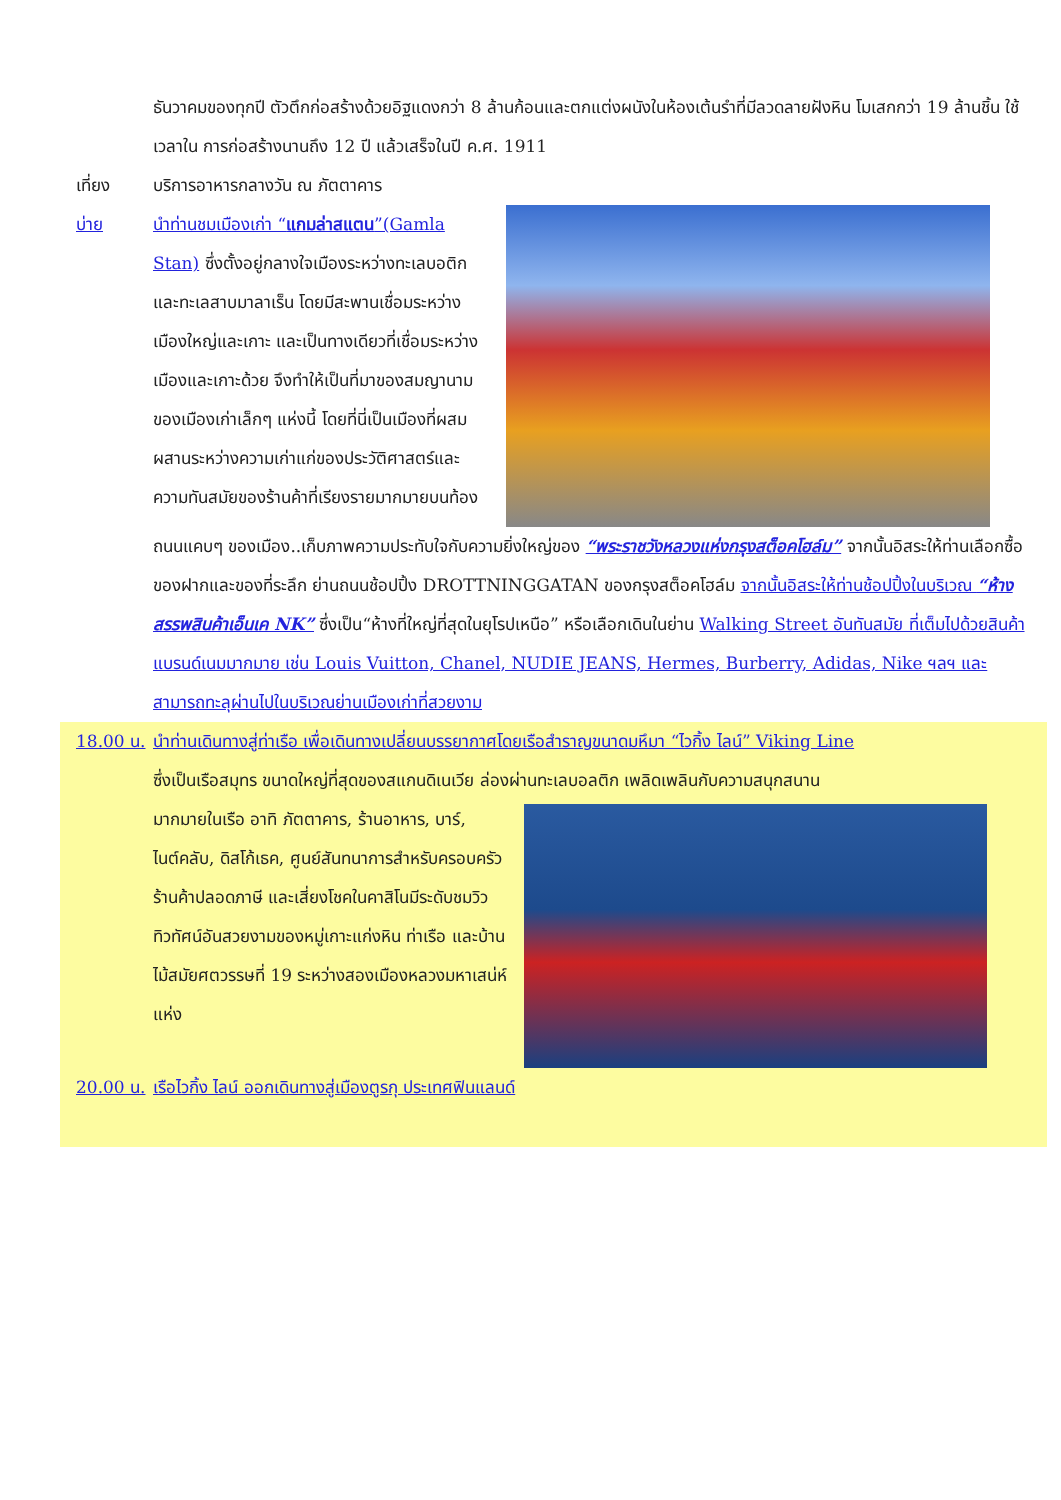ธันวาคมของทุกปี ตัวตึกก่อสร้างด้วยอิฐแดงกว่า 8 ล้านก้อนและตกแต่งผนังในห้องเต้นรำที่มีลวดลายฝังหิน โมเสกกว่า 19 ล้านชิ้น ใช้เวลาใน การก่อสร้างนานถึง 12 ปี แล้วเสร็จในปี ค.ศ. 1911
เที่ยง บริการอาหารกลางวัน ณ ภัตตาคาร
บ่าย นำท่านชมเมืองเก่า “แกมล่าสแตน”(Gamla Stan) ซึ่งตั้งอยู่กลางใจเมืองระหว่างทะเลบอติกและทะเลสาบมาลาเร็น โดยมีสะพานเชื่อมระหว่างเมืองใหญ่และเกาะ และเป็นทางเดียวที่เชื่อมระหว่างเมืองและเกาะด้วย จึงทำให้เป็นที่มาของสมญานามของเมืองเก่าเล็กๆ แห่งนี้ โดยที่นี่เป็นเมืองที่ผสมผสานระหว่างความเก่าแก่ของประวัติศาสตร์และความทันสมัยของร้านค้าที่เรียงรายมากมายบนท้อง
ถนนแคบๆ ของเมือง..เก็บภาพความประทับใจกับความยิ่งใหญ่ของ “พระราชวังหลวงแห่งกรุงสต็อคโฮล์ม” จากนั้นอิสระให้ท่านเลือกซื้อของฝากและของที่ระลึก ย่านถนนช้อปปิ้ง DROTTNINGGATAN ของกรุงสต็อคโฮล์ม จากนั้นอิสระให้ท่านช้อปปิ้งในบริเวณ “ห้างสรรพสินค้าเอ็นเค NK” ซึ่งเป็น“ห้างที่ใหญ่ที่สุดในยุโรปเหนือ” หรือเลือกเดินในย่าน Walking Street อันทันสมัย ที่เต็มไปด้วยสินค้าแบรนด์เนมมากมาย เช่น Louis Vuitton, Chanel, NUDIE JEANS, Hermes, Burberry, Adidas, Nike ฯลฯ และสามารถทะลุผ่านไปในบริเวณย่านเมืองเก่าที่สวยงาม
18.00 น.
นำท่านเดินทางสู่ท่าเรือ เพื่อเดินทางเปลี่ยนบรรยากาศโดยเรือสำราญขนาดมหึมา “ไวกิ้ง ไลน์” Viking Line
ซึ่งเป็นเรือสมุทร ขนาดใหญ่ที่สุดของสแกนดิเนเวีย ล่องผ่านทะเลบอลติก เพลิดเพลินกับความสนุกสนาน
มากมายในเรือ อาทิ ภัตตาคาร, ร้านอาหาร, บาร์, ไนต์คลับ, ดิสโก้เธค, ศูนย์สันทนาการสำหรับครอบครัว ร้านค้าปลอดภาษี และเสี่ยงโชคในคาสิโนมีระดับชมวิวทิวทัศน์อันสวยงามของหมู่เกาะแก่งหิน ท่าเรือ และบ้านไม้สมัยศตวรรษที่ 19 ระหว่างสองเมืองหลวงมหาเสน่ห์แห่ง
20.00 น.
เรือไวกิ้ง ไลน์ ออกเดินทางสู่เมืองตูรกุ ประเทศฟินแลนด์